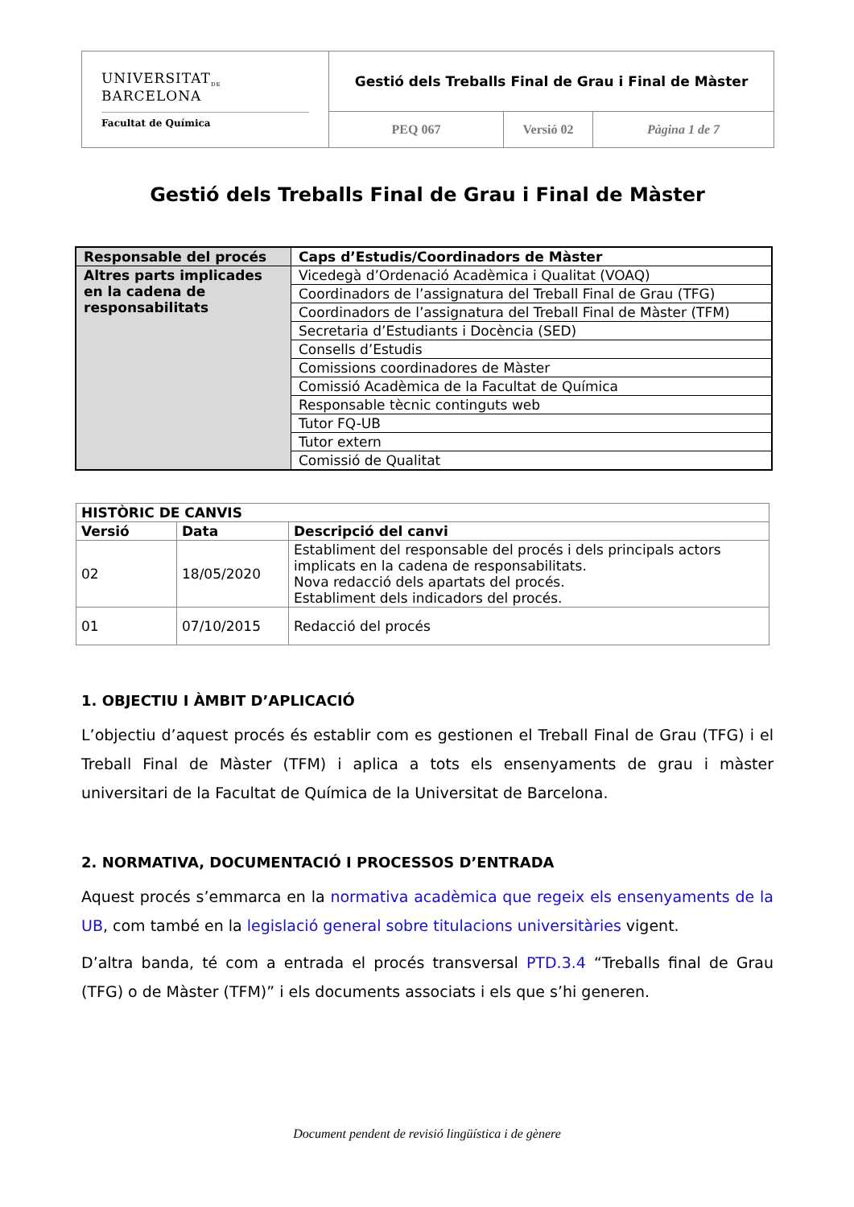| UNIVERSITAT<sub>DE</sub> BARCELONA Facultat de Química | Gestió dels Treballs Final de Grau i Final de Màster | | |
| | PEQ 067 | Versió 02 | Pàgina 1 de 7 |
Gestió dels Treballs Final de Grau i Final de Màster
| Responsable del procés | Caps d’Estudis/Coordinadors de Màster |
| Altres parts implicades en la cadena de responsabilitats | Vicedegà d’Ordenació Acadèmica i Qualitat (VOAQ) |
| | Coordinadors de l’assignatura del Treball Final de Grau (TFG) |
| | Coordinadors de l’assignatura del Treball Final de Màster (TFM) |
| | Secretaria d’Estudiants i Docència (SED) |
| | Consells d’Estudis |
| | Comissions coordinadores de Màster |
| | Comissió Acadèmica de la Facultat de Química |
| | Responsable tècnic continguts web |
| | Tutor FQ-UB |
| | Tutor extern |
| | Comissió de Qualitat |
| HISTÒRIC DE CANVIS | | |
| --- | --- | --- |
| Versió | Data | Descripció del canvi |
| 02 | 18/05/2020 | Establiment del responsable del procés i dels principals actors implicats en la cadena de responsabilitats. Nova redacció dels apartats del procés. Establiment dels indicadors del procés. |
| 01 | 07/10/2015 | Redacció del procés |
1. OBJECTIU I ÀMBIT D’APLICACIÓ
L’objectiu d’aquest procés és establir com es gestionen el Treball Final de Grau (TFG) i el Treball Final de Màster (TFM) i aplica a tots els ensenyaments de grau i màster universitari de la Facultat de Química de la Universitat de Barcelona.
2. NORMATIVA, DOCUMENTACIÓ I PROCESSOS D’ENTRADA
Aquest procés s’emmarca en la normativa acadèmica que regeix els ensenyaments de la UB, com també en la legislació general sobre titulacions universitàries vigent.
D’altra banda, té com a entrada el procés transversal PTD.3.4 “Treballs final de Grau (TFG) o de Màster (TFM)” i els documents associats i els que s’hi generen.
Document pendent de revisió lingüística i de gènere